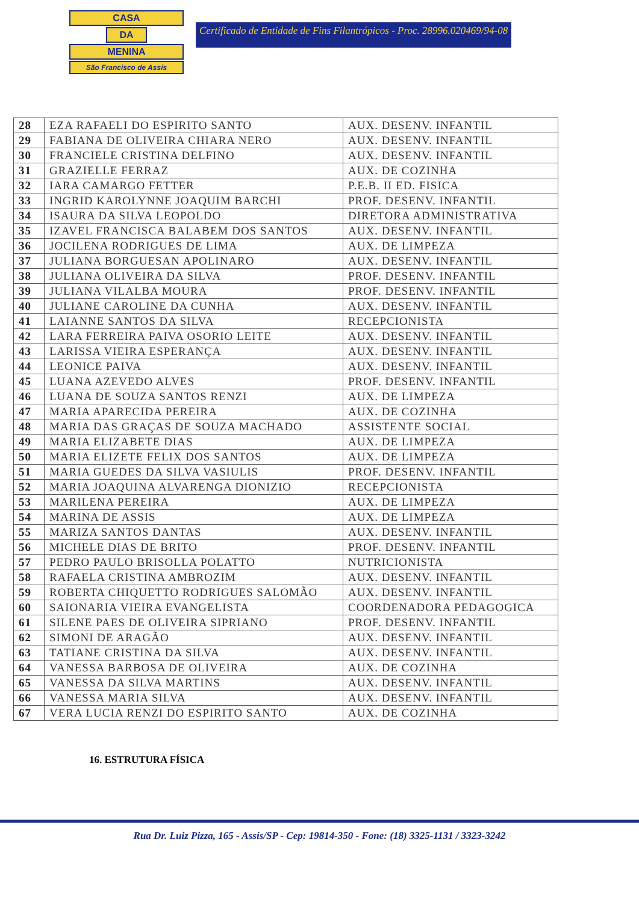CASA
DA
MENINA
São Francisco de Assis
Certificado de Entidade de Fins Filantrópicos - Proc. 28996.020469/94-08
| 28 | EZA RAFAELI DO ESPIRITO SANTO | AUX. DESENV. INFANTIL |
| 29 | FABIANA DE OLIVEIRA CHIARA NERO | AUX. DESENV. INFANTIL |
| 30 | FRANCIELE CRISTINA DELFINO | AUX. DESENV. INFANTIL |
| 31 | GRAZIELLE FERRAZ | AUX. DE COZINHA |
| 32 | IARA CAMARGO FETTER | P.E.B. II ED. FISICA |
| 33 | INGRID KAROLYNNE JOAQUIM BARCHI | PROF. DESENV. INFANTIL |
| 34 | ISAURA DA SILVA LEOPOLDO | DIRETORA ADMINISTRATIVA |
| 35 | IZAVEL FRANCISCA BALABEM DOS SANTOS | AUX. DESENV. INFANTIL |
| 36 | JOCILENA RODRIGUES DE LIMA | AUX. DE LIMPEZA |
| 37 | JULIANA BORGUESAN APOLINARO | AUX. DESENV. INFANTIL |
| 38 | JULIANA OLIVEIRA DA SILVA | PROF. DESENV. INFANTIL |
| 39 | JULIANA VILALBA MOURA | PROF. DESENV. INFANTIL |
| 40 | JULIANE CAROLINE DA CUNHA | AUX. DESENV. INFANTIL |
| 41 | LAIANNE SANTOS DA SILVA | RECEPCIONISTA |
| 42 | LARA FERREIRA PAIVA OSORIO LEITE | AUX. DESENV. INFANTIL |
| 43 | LARISSA VIEIRA ESPERANÇA | AUX. DESENV. INFANTIL |
| 44 | LEONICE PAIVA | AUX. DESENV. INFANTIL |
| 45 | LUANA AZEVEDO ALVES | PROF. DESENV. INFANTIL |
| 46 | LUANA DE SOUZA SANTOS RENZI | AUX. DE LIMPEZA |
| 47 | MARIA APARECIDA PEREIRA | AUX. DE COZINHA |
| 48 | MARIA DAS GRAÇAS DE SOUZA MACHADO | ASSISTENTE SOCIAL |
| 49 | MARIA ELIZABETE DIAS | AUX. DE LIMPEZA |
| 50 | MARIA ELIZETE FELIX DOS SANTOS | AUX. DE LIMPEZA |
| 51 | MARIA GUEDES DA SILVA VASIULIS | PROF. DESENV. INFANTIL |
| 52 | MARIA JOAQUINA ALVARENGA DIONIZIO | RECEPCIONISTA |
| 53 | MARILENA PEREIRA | AUX. DE LIMPEZA |
| 54 | MARINA DE ASSIS | AUX. DE LIMPEZA |
| 55 | MARIZA SANTOS DANTAS | AUX. DESENV. INFANTIL |
| 56 | MICHELE DIAS DE BRITO | PROF. DESENV. INFANTIL |
| 57 | PEDRO PAULO BRISOLLA POLATTO | NUTRICIONISTA |
| 58 | RAFAELA CRISTINA AMBROZIM | AUX. DESENV. INFANTIL |
| 59 | ROBERTA CHIQUETTO RODRIGUES SALOMÃO | AUX. DESENV. INFANTIL |
| 60 | SAIONARIA VIEIRA EVANGELISTA | COORDENADORA PEDAGOGICA |
| 61 | SILENE PAES DE OLIVEIRA SIPRIANO | PROF. DESENV. INFANTIL |
| 62 | SIMONI DE ARAGÃO | AUX. DESENV. INFANTIL |
| 63 | TATIANE CRISTINA DA SILVA | AUX. DESENV. INFANTIL |
| 64 | VANESSA BARBOSA DE OLIVEIRA | AUX. DE COZINHA |
| 65 | VANESSA DA SILVA MARTINS | AUX. DESENV. INFANTIL |
| 66 | VANESSA MARIA SILVA | AUX. DESENV. INFANTIL |
| 67 | VERA LUCIA RENZI DO ESPIRITO SANTO | AUX. DE COZINHA |
16. ESTRUTURA FÍSICA
Rua Dr. Luiz Pizza, 165 - Assis/SP - Cep: 19814-350 - Fone: (18) 3325-1131 / 3323-3242